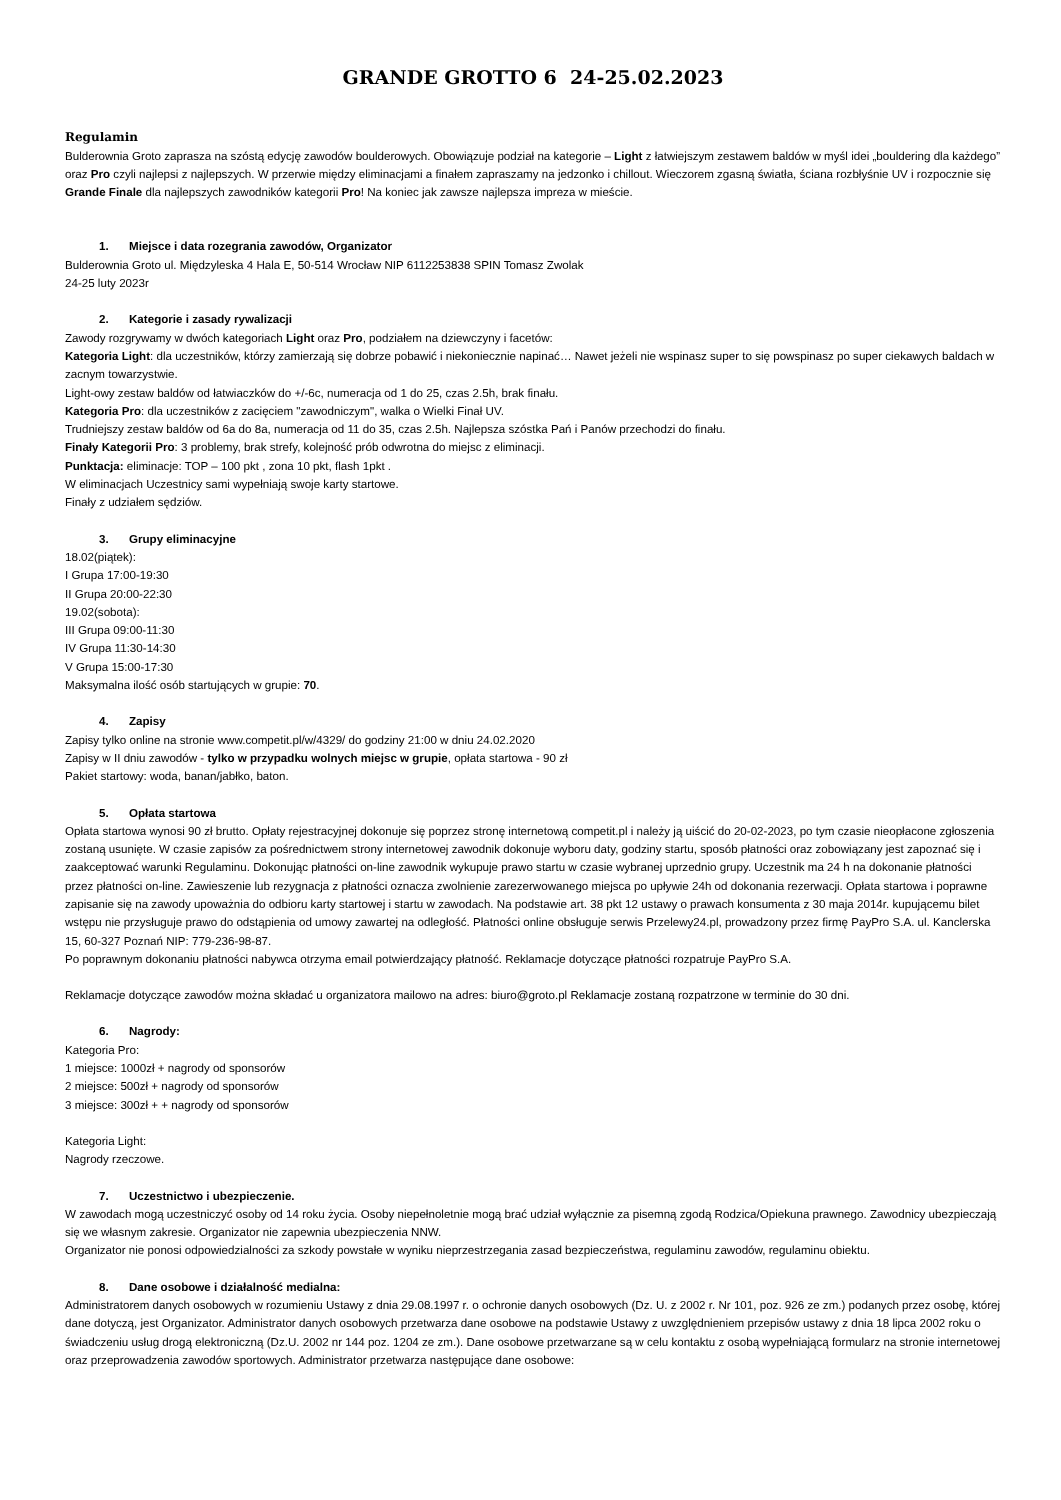GRANDE GROTTO 6 24-25.02.2023
Regulamin
Bulderownia Groto zaprasza na szóstą edycję zawodów boulderowych. Obowiązuje podział na kategorie – Light z łatwiejszym zestawem baldów w myśl idei „bouldering dla każdego” oraz Pro czyli najlepsi z najlepszych. W przerwie między eliminacjami a finałem zapraszamy na jedzonko i chillout. Wieczorem zgasną światła, ściana rozbłyśnie UV i rozpocznie się Grande Finale dla najlepszych zawodników kategorii Pro! Na koniec jak zawsze najlepsza impreza w mieście.
1. Miejsce i data rozegrania zawodów, Organizator
Bulderownia Groto ul. Międzyleska 4 Hala E, 50-514 Wrocław NIP 6112253838 SPIN Tomasz Zwolak
24-25 luty 2023r
2. Kategorie i zasady rywalizacji
Zawody rozgrywamy w dwóch kategoriach Light oraz Pro, podziałem na dziewczyny i facetów:
Kategoria Light: dla uczestników, którzy zamierzają się dobrze pobawić i niekoniecznie napinać… Nawet jeżeli nie wspinasz super to się powspinasz po super ciekawych baldach w zacnym towarzystwie.
Light-owy zestaw baldów od łatwiaczków do +/-6c, numeracja od 1 do 25, czas 2.5h, brak finału.
Kategoria Pro: dla uczestników z zacięciem "zawodniczym", walka o Wielki Finał UV.
Trudniejszy zestaw baldów od 6a do 8a, numeracja od 11 do 35, czas 2.5h. Najlepsza szóstka Pań i Panów przechodzi do finału.
Finały Kategorii Pro: 3 problemy, brak strefy, kolejność prób odwrotna do miejsc z eliminacji.
Punktacja: eliminacje: TOP – 100 pkt , zona 10 pkt, flash 1pkt .
W eliminacjach Uczestnicy sami wypełniają swoje karty startowe.
Finały z udziałem sędziów.
3. Grupy eliminacyjne
18.02(piątek):
I Grupa 17:00-19:30
II Grupa 20:00-22:30
19.02(sobota):
III Grupa 09:00-11:30
IV Grupa 11:30-14:30
V Grupa 15:00-17:30
Maksymalna ilość osób startujących w grupie: 70.
4. Zapisy
Zapisy tylko online na stronie www.competit.pl/w/4329/ do godziny 21:00 w dniu 24.02.2020
Zapisy w II dniu zawodów - tylko w przypadku wolnych miejsc w grupie, opłata startowa - 90 zł
Pakiet startowy: woda, banan/jabłko, baton.
5. Opłata startowa
Opłata startowa wynosi 90 zł brutto. Opłaty rejestracyjnej dokonuje się poprzez stronę internetową competit.pl i należy ją uiścić do 20-02-2023, po tym czasie nieopłacone zgłoszenia zostaną usunięte. W czasie zapisów za pośrednictwem strony internetowej zawodnik dokonuje wyboru daty, godziny startu, sposób płatności oraz zobowiązany jest zapoznać się i zaakceptować warunki Regulaminu. Dokonując płatności on-line zawodnik wykupuje prawo startu w czasie wybranej uprzednio grupy. Uczestnik ma 24 h na dokonanie płatności przez płatności on-line. Zawieszenie lub rezygnacja z płatności oznacza zwolnienie zarezerwowanego miejsca po upływie 24h od dokonania rezerwacji. Opłata startowa i poprawne zapisanie się na zawody upoważnia do odbioru karty startowej i startu w zawodach. Na podstawie art. 38 pkt 12 ustawy o prawach konsumenta z 30 maja 2014r. kupującemu bilet wstępu nie przysługuje prawo do odstąpienia od umowy zawartej na odległość. Płatności online obsługuje serwis Przelewy24.pl, prowadzony przez firmę PayPro S.A. ul. Kanclerska 15, 60-327 Poznań NIP: 779-236-98-87.
Po poprawnym dokonaniu płatności nabywca otrzyma email potwierdzający płatność. Reklamacje dotyczące płatności rozpatruje PayPro S.A.
Reklamacje dotyczące zawodów można składać u organizatora mailowo na adres: biuro@groto.pl Reklamacje zostaną rozpatrzone w terminie do 30 dni.
6. Nagrody:
Kategoria Pro:
1 miejsce: 1000zł + nagrody od sponsorów
2 miejsce: 500zł + nagrody od sponsorów
3 miejsce: 300zł + + nagrody od sponsorów
Kategoria Light:
Nagrody rzeczowe.
7. Uczestnictwo i ubezpieczenie.
W zawodach mogą uczestniczyć osoby od 14 roku życia. Osoby niepełnoletnie mogą brać udział wyłącznie za pisemną zgodą Rodzica/Opiekuna prawnego. Zawodnicy ubezpieczają się we własnym zakresie. Organizator nie zapewnia ubezpieczenia NNW.
Organizator nie ponosi odpowiedzialności za szkody powstałe w wyniku nieprzestrzegania zasad bezpieczeństwa, regulaminu zawodów, regulaminu obiektu.
8. Dane osobowe i działalność medialna:
Administratorem danych osobowych w rozumieniu Ustawy z dnia 29.08.1997 r. o ochronie danych osobowych (Dz. U. z 2002 r. Nr 101, poz. 926 ze zm.) podanych przez osobę, której dane dotyczą, jest Organizator. Administrator danych osobowych przetwarza dane osobowe na podstawie Ustawy z uwzględnieniem przepisów ustawy z dnia 18 lipca 2002 roku o świadczeniu usług drogą elektroniczną (Dz.U. 2002 nr 144 poz. 1204 ze zm.). Dane osobowe przetwarzane są w celu kontaktu z osobą wypełniającą formularz na stronie internetowej oraz przeprowadzenia zawodów sportowych. Administrator przetwarza następujące dane osobowe: